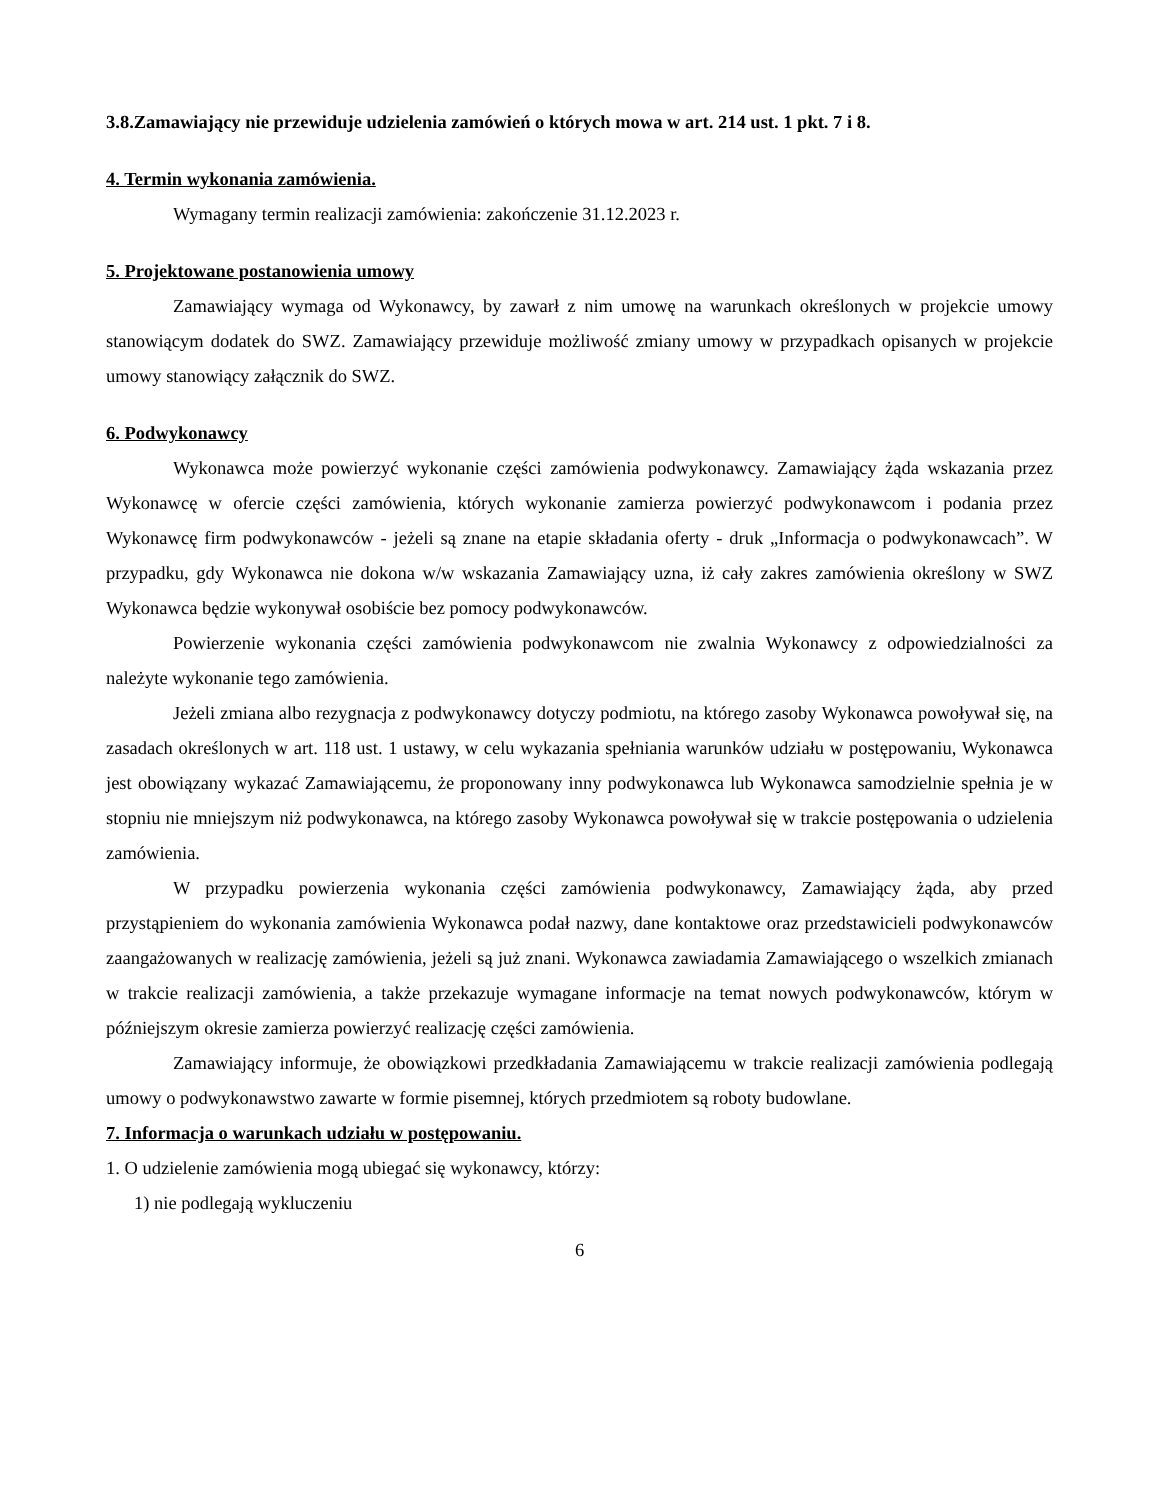3.8.Zamawiający nie przewiduje udzielenia zamówień o których mowa w art. 214 ust. 1 pkt. 7 i 8.
4. Termin wykonania zamówienia.
Wymagany termin realizacji zamówienia: zakończenie 31.12.2023 r.
5. Projektowane postanowienia umowy
Zamawiający wymaga od Wykonawcy, by zawarł z nim umowę na warunkach określonych w projekcie umowy stanowiącym dodatek do SWZ. Zamawiający przewiduje możliwość zmiany umowy w przypadkach opisanych w projekcie umowy stanowiący załącznik do SWZ.
6. Podwykonawcy
Wykonawca może powierzyć wykonanie części zamówienia podwykonawcy. Zamawiający żąda wskazania przez Wykonawcę w ofercie części zamówienia, których wykonanie zamierza powierzyć podwykonawcom i podania przez Wykonawcę firm podwykonawców - jeżeli są znane na etapie składania oferty - druk „Informacja o podwykonawcach”. W przypadku, gdy Wykonawca nie dokona w/w wskazania Zamawiający uzna, iż cały zakres zamówienia określony w SWZ Wykonawca będzie wykonywał osobiście bez pomocy podwykonawców.
Powierzenie wykonania części zamówienia podwykonawcom nie zwalnia Wykonawcy z odpowiedzialności za należyte wykonanie tego zamówienia.
Jeżeli zmiana albo rezygnacja z podwykonawcy dotyczy podmiotu, na którego zasoby Wykonawca powoływał się, na zasadach określonych w art. 118 ust. 1 ustawy, w celu wykazania spełniania warunków udziału w postępowaniu, Wykonawca jest obowiązany wykazać Zamawiającemu, że proponowany inny podwykonawca lub Wykonawca samodzielnie spełnia je w stopniu nie mniejszym niż podwykonawca, na którego zasoby Wykonawca powoływał się w trakcie postępowania o udzielenia zamówienia.
W przypadku powierzenia wykonania części zamówienia podwykonawcy, Zamawiający żąda, aby przed przystąpieniem do wykonania zamówienia Wykonawca podał nazwy, dane kontaktowe oraz przedstawicieli podwykonawców zaangażowanych w realizację zamówienia, jeżeli są już znani. Wykonawca zawiadamia Zamawiającego o wszelkich zmianach w trakcie realizacji zamówienia, a także przekazuje wymagane informacje na temat nowych podwykonawców, którym w późniejszym okresie zamierza powierzyć realizację części zamówienia.
Zamawiający informuje, że obowiązkowi przedkładania Zamawiającemu w trakcie realizacji zamówienia podlegają umowy o podwykonawstwo zawarte w formie pisemnej, których przedmiotem są roboty budowlane.
7. Informacja o warunkach udziału w postępowaniu.
1. O udzielenie zamówienia mogą ubiegać się wykonawcy, którzy:
1) nie podlegają wykluczeniu
6